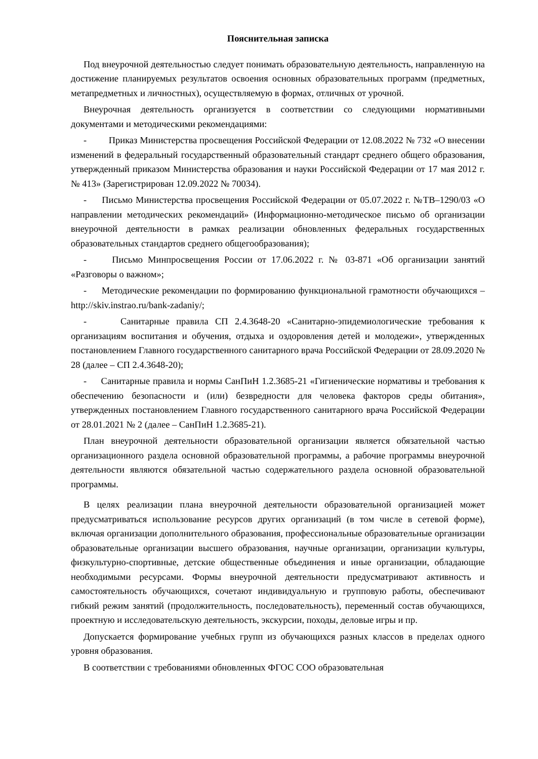Пояснительная записка
Под внеурочной деятельностью следует понимать образовательную деятельность, направленную на достижение планируемых результатов освоения основных образовательных программ (предметных, метапредметных и личностных), осуществляемую в формах, отличных от урочной.
Внеурочная деятельность организуется в соответствии со следующими нормативными документами и методическими рекомендациями:
- Приказ Министерства просвещения Российской Федерации от 12.08.2022 № 732 «О внесении изменений в федеральный государственный образовательный стандарт среднего общего образования, утвержденный приказом Министерства образования и науки Российской Федерации от 17 мая 2012 г. № 413» (Зарегистрирован 12.09.2022 № 70034).
- Письмо Министерства просвещения Российской Федерации от 05.07.2022 г. №ТВ–1290/03 «О направлении методических рекомендаций» (Информационно-методическое письмо об организации внеурочной деятельности в рамках реализации обновленных федеральных государственных образовательных стандартов среднего общегообразования);
- Письмо Минпросвещения России от 17.06.2022 г. № 03-871 «Об организации занятий «Разговоры о важном»;
- Методические рекомендации по формированию функциональной грамотности обучающихся – http://skiv.instrao.ru/bank-zadaniy/;
- Санитарные правила СП 2.4.3648-20 «Санитарно-эпидемиологические требования к организациям воспитания и обучения, отдыха и оздоровления детей и молодежи», утвержденных постановлением Главного государственного санитарного врача Российской Федерации от 28.09.2020 № 28 (далее – СП 2.4.3648-20);
- Санитарные правила и нормы СанПиН 1.2.3685-21 «Гигиенические нормативы и требования к обеспечению безопасности и (или) безвредности для человека факторов среды обитания», утвержденных постановлением Главного государственного санитарного врача Российской Федерации от 28.01.2021 № 2 (далее – СанПиН 1.2.3685-21).
План внеурочной деятельности образовательной организации является обязательной частью организационного раздела основной образовательной программы, а рабочие программы внеурочной деятельности являются обязательной частью содержательного раздела основной образовательной программы.
В целях реализации плана внеурочной деятельности образовательной организацией может предусматриваться использование ресурсов других организаций (в том числе в сетевой форме), включая организации дополнительного образования, профессиональные образовательные организации образовательные организации высшего образования, научные организации, организации культуры, физкультурно-спортивные, детские общественные объединения и иные организации, обладающие необходимыми ресурсами. Формы внеурочной деятельности предусматривают активность и самостоятельность обучающихся, сочетают индивидуальную и групповую работы, обеспечивают гибкий режим занятий (продолжительность, последовательность), переменный состав обучающихся, проектную и исследовательскую деятельность, экскурсии, походы, деловые игры и пр.
Допускается формирование учебных групп из обучающихся разных классов в пределах одного уровня образования.
В соответствии с требованиями обновленных ФГОС СОО образовательная